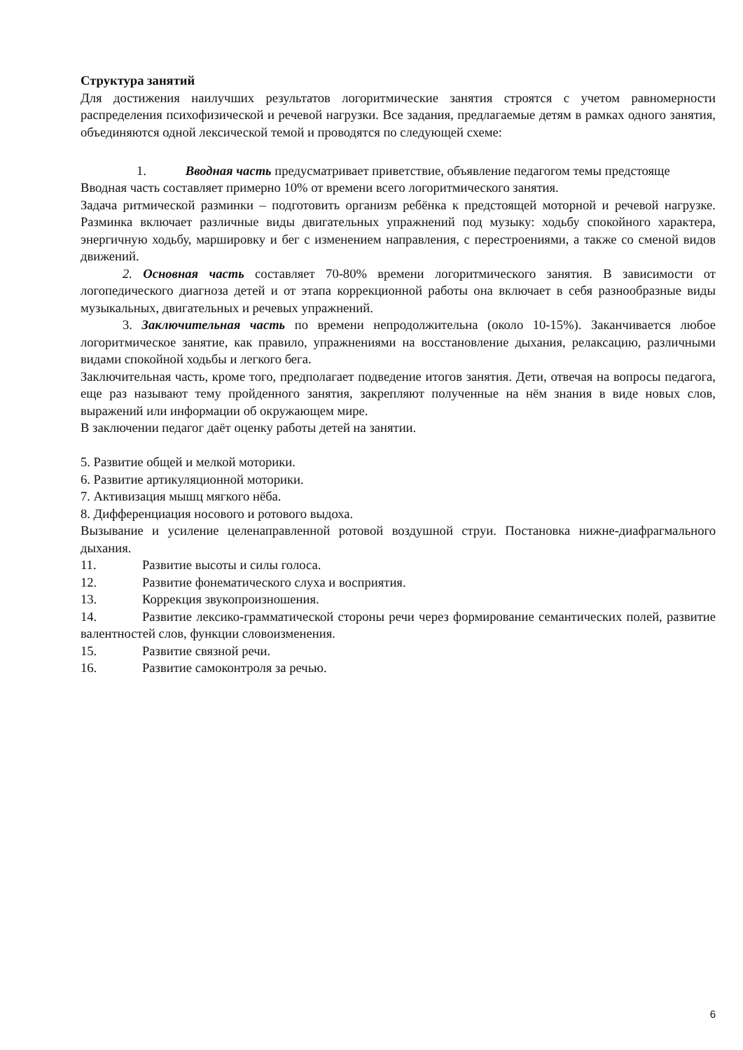Структура занятий
Для достижения наилучших результатов логоритмические занятия строятся с учетом равномерности распределения психофизической и речевой нагрузки. Все задания, предлагаемые детям в рамках одного занятия, объединяются одной лексической темой и проводятся по следующей схеме:
1. Вводная часть предусматривает приветствие, объявление педагогом темы предстояще
Вводная часть составляет примерно 10% от времени всего логоритмического занятия.
Задача ритмической разминки – подготовить организм ребёнка к предстоящей моторной и речевой нагрузке. Разминка включает различные виды двигательных упражнений под музыку: ходьбу спокойного характера, энергичную ходьбу, маршировку и бег с изменением направления, с перестроениями, а также со сменой видов движений.
2. Основная часть составляет 70-80% времени логоритмического занятия. В зависимости от логопедического диагноза детей и от этапа коррекционной работы она включает в себя разнообразные виды музыкальных, двигательных и речевых упражнений.
3. Заключительная часть по времени непродолжительна (около 10-15%). Заканчивается любое логоритмическое занятие, как правило, упражнениями на восстановление дыхания, релаксацию, различными видами спокойной ходьбы и легкого бега.
Заключительная часть, кроме того, предполагает подведение итогов занятия. Дети, отвечая на вопросы педагога, еще раз называют тему пройденного занятия, закрепляют полученные на нём знания в виде новых слов, выражений или информации об окружающем мире.
В заключении педагог даёт оценку работы детей на занятии.
5. Развитие общей и мелкой моторики.
6. Развитие артикуляционной моторики.
7. Активизация мышц мягкого нёба.
8. Дифференциация носового и ротового выдоха.
Вызывание и усиление целенаправленной ротовой воздушной струи. Постановка нижне-диафрагмального дыхания.
11. Развитие высоты и силы голоса.
12. Развитие фонематического слуха и восприятия.
13. Коррекция звукопроизношения.
14. Развитие лексико-грамматической стороны речи через формирование семантических полей, развитие валентностей слов, функции словоизменения.
15. Развитие связной речи.
16. Развитие самоконтроля за речью.
6